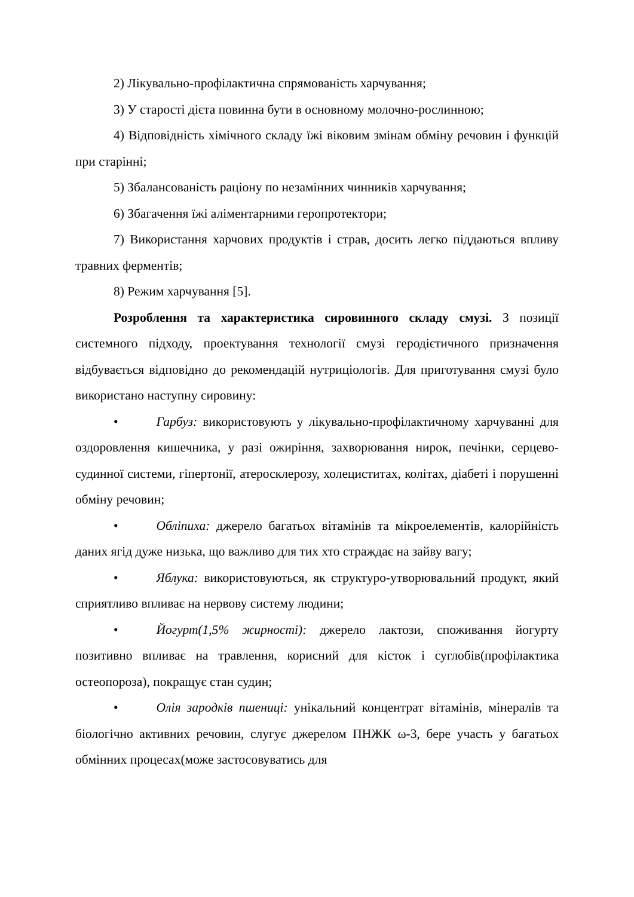2) Лікувально-профілактична спрямованість харчування;
3) У старості дієта повинна бути в основному молочно-рослинною;
4) Відповідність хімічного складу їжі віковим змінам обміну речовин і функцій при старінні;
5) Збалансованість раціону по незамінних чинників харчування;
6) Збагачення їжі аліментарними геропротектори;
7) Використання харчових продуктів і страв, досить легко піддаються впливу травних ферментів;
8) Режим харчування [5].
Розроблення та характеристика сировинного складу смузі. З позиції системного підходу, проектування технології смузі геродієтичного призначення відбувається відповідно до рекомендацій нутриціологів. Для приготування смузі було використано наступну сировину:
• Гарбуз: використовують у лікувально-профілактичному харчуванні для оздоровлення кишечника, у разі ожиріння, захворювання нирок, печінки, серцево-судинної системи, гіпертонії, атеросклерозу, холециститах, колітах, діабеті і порушенні обміну речовин;
• Обліпиха: джерело багатьох вітамінів та мікроелементів, калорійність даних ягід дуже низька, що важливо для тих хто страждає на зайву вагу;
• Яблука: використовуються, як структуро-утворювальний продукт, який сприятливо впливає на нервову систему людини;
• Йогурт(1,5% жирності): джерело лактози, споживання йогурту позитивно впливає на травлення, корисний для кісток і суглобів(профілактика остеопороза), покращує стан судин;
• Олія зародків пшениці: унікальний концентрат вітамінів, мінералів та біологічно активних речовин, слугує джерелом ПНЖК ω-3, бере участь у багатьох обмінних процесах(може застосовуватись для